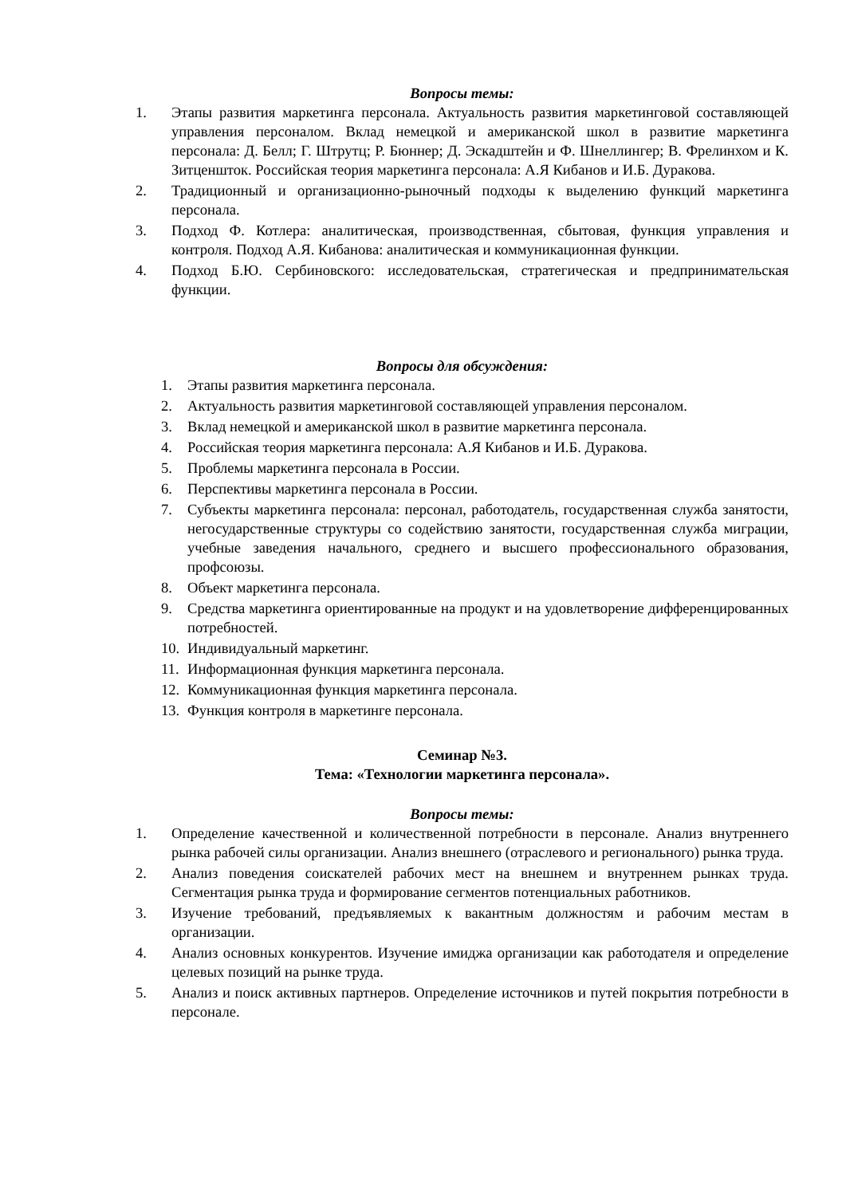Вопросы темы:
1. Этапы развития маркетинга персонала. Актуальность развития маркетинговой составляющей управления персоналом. Вклад немецкой и американской школ в развитие маркетинга персонала: Д. Белл; Г. Штрутц; Р. Бюннер; Д. Эскадштейн и Ф. Шнеллингер; В. Фрелинхом и К. Зитценшток. Российская теория маркетинга персонала: А.Я Кибанов и И.Б. Дуракова.
2. Традиционный и организационно-рыночный подходы к выделению функций маркетинга персонала.
3. Подход Ф. Котлера: аналитическая, производственная, сбытовая, функция управления и контроля. Подход А.Я. Кибанова: аналитическая и коммуникационная функции.
4. Подход Б.Ю. Сербиновского: исследовательская, стратегическая и предпринимательская функции.
Вопросы для обсуждения:
1. Этапы развития маркетинга персонала.
2. Актуальность развития маркетинговой составляющей управления персоналом.
3. Вклад немецкой и американской школ в развитие маркетинга персонала.
4. Российская теория маркетинга персонала: А.Я Кибанов и И.Б. Дуракова.
5. Проблемы маркетинга персонала в России.
6. Перспективы маркетинга персонала в России.
7. Субъекты маркетинга персонала: персонал, работодатель, государственная служба занятости, негосударственные структуры со содействию занятости, государственная служба миграции, учебные заведения начального, среднего и высшего профессионального образования, профсоюзы.
8. Объект маркетинга персонала.
9. Средства маркетинга ориентированные на продукт и на удовлетворение дифференцированных потребностей.
10. Индивидуальный маркетинг.
11. Информационная функция маркетинга персонала.
12. Коммуникационная функция маркетинга персонала.
13. Функция контроля в маркетинге персонала.
Семинар №3.
Тема: «Технологии маркетинга персонала».
Вопросы темы:
1. Определение качественной и количественной потребности в персонале. Анализ внутреннего рынка рабочей силы организации. Анализ внешнего (отраслевого и регионального) рынка труда.
2. Анализ поведения соискателей рабочих мест на внешнем и внутреннем рынках труда. Сегментация рынка труда и формирование сегментов потенциальных работников.
3. Изучение требований, предъявляемых к вакантным должностям и рабочим местам в организации.
4. Анализ основных конкурентов. Изучение имиджа организации как работодателя и определение целевых позиций на рынке труда.
5. Анализ и поиск активных партнеров. Определение источников и путей покрытия потребности в персонале.